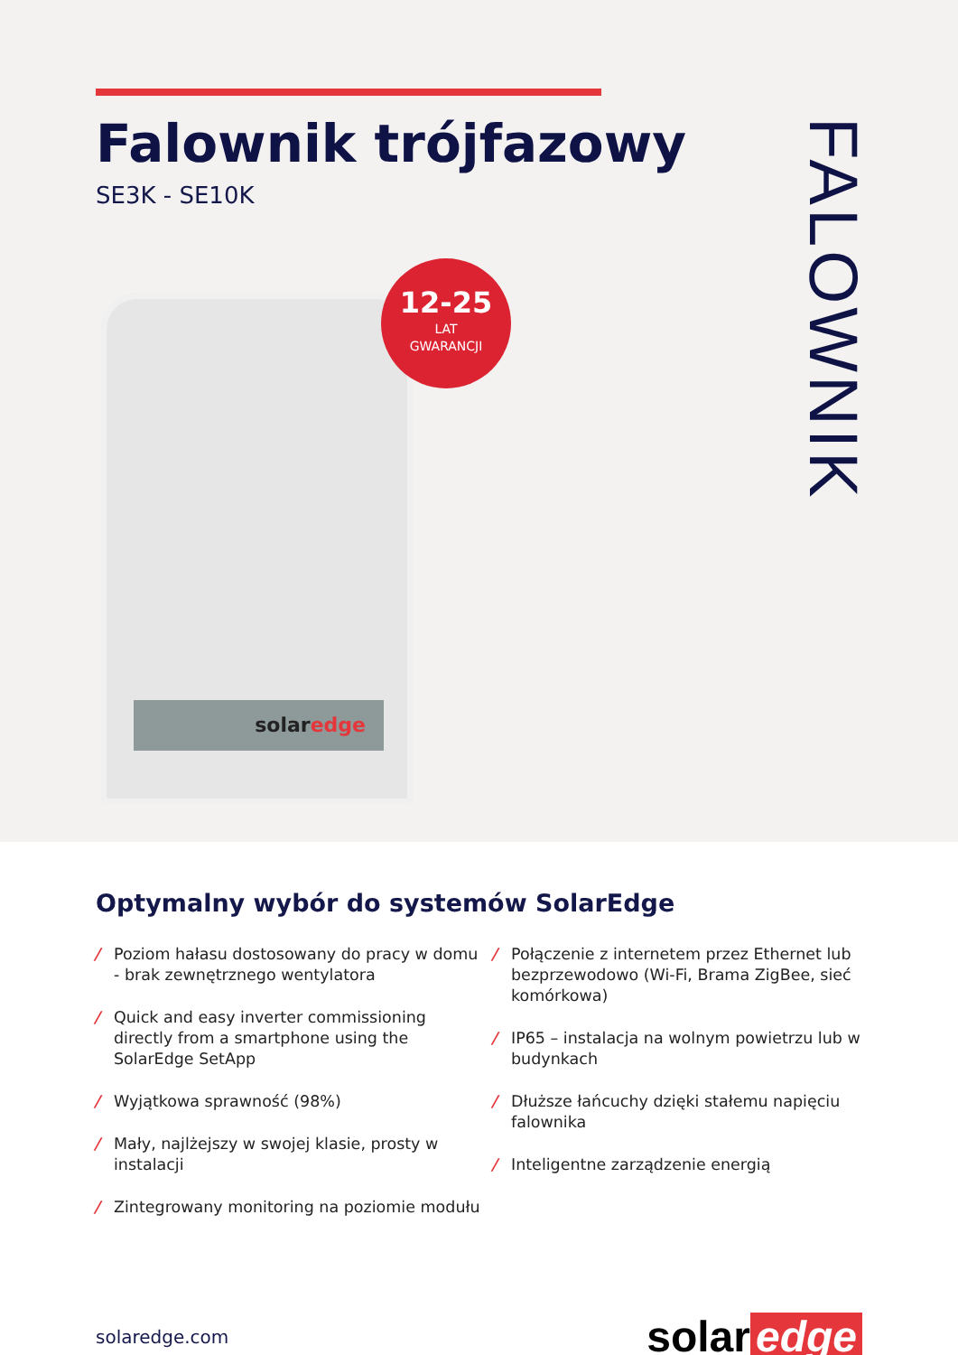Falownik trójfazowy
SE3K - SE10K
FALOWNIK
solaredge
12-25
LAT
GWARANCJI
Optymalny wybór do systemów SolarEdge
/ Poziom hałasu dostosowany do pracy w domu - brak zewnętrznego wentylatora
/ Quick and easy inverter commissioning directly from a smartphone using the SolarEdge SetApp
/ Wyjątkowa sprawność (98%)
/ Mały, najlżejszy w swojej klasie, prosty w instalacji
/ Zintegrowany monitoring na poziomie modułu
/ Połączenie z internetem przez Ethernet lub bezprzewodowo (Wi-Fi, Brama ZigBee, sieć komórkowa)
/ IP65 – instalacja na wolnym powietrzu lub w budynkach
/ Dłuższe łańcuchy dzięki stałemu napięciu falownika
/ Inteligentne zarządzenie energią
solaredge.com
solar edge